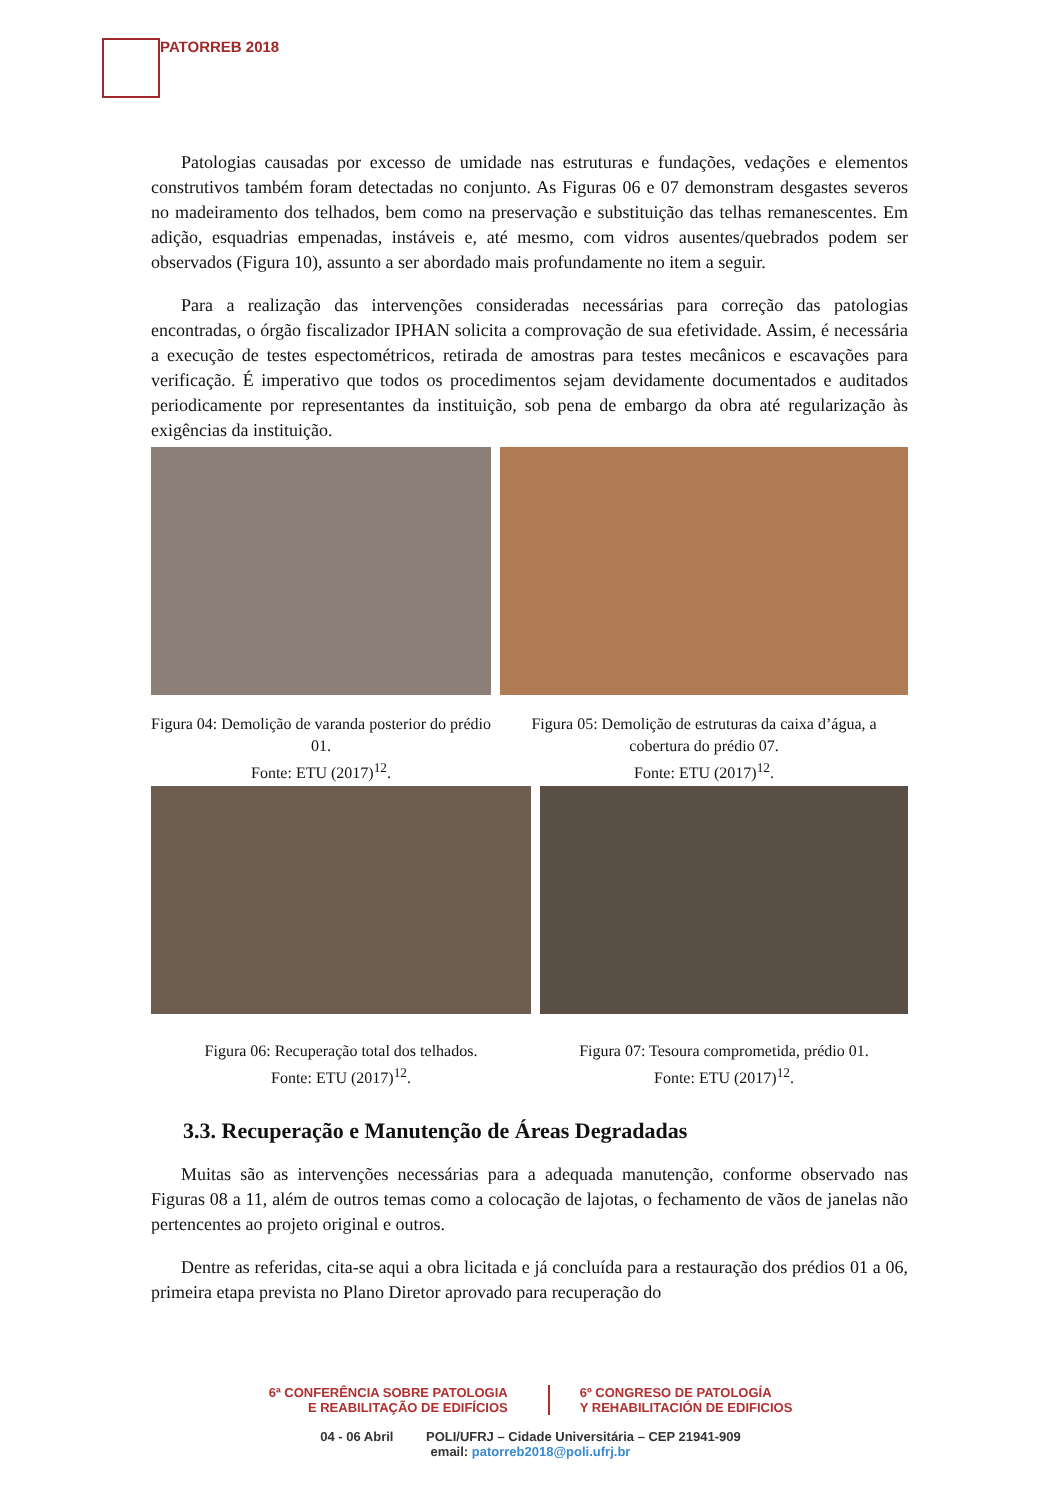PATORREB 2018
Patologias causadas por excesso de umidade nas estruturas e fundações, vedações e elementos construtivos também foram detectadas no conjunto. As Figuras 06 e 07 demonstram desgastes severos no madeiramento dos telhados, bem como na preservação e substituição das telhas remanescentes. Em adição, esquadrias empenadas, instáveis e, até mesmo, com vidros ausentes/quebrados podem ser observados (Figura 10), assunto a ser abordado mais profundamente no item a seguir.
Para a realização das intervenções consideradas necessárias para correção das patologias encontradas, o órgão fiscalizador IPHAN solicita a comprovação de sua efetividade. Assim, é necessária a execução de testes espectométricos, retirada de amostras para testes mecânicos e escavações para verificação. É imperativo que todos os procedimentos sejam devidamente documentados e auditados periodicamente por representantes da instituição, sob pena de embargo da obra até regularização às exigências da instituição.
Figura 04: Demolição de varanda posterior do prédio 01.
Fonte: ETU (2017)<sup>12</sup>.
Figura 05: Demolição de estruturas da caixa d’água, a cobertura do prédio 07.
Fonte: ETU (2017)<sup>12</sup>.
Figura 06: Recuperação total dos telhados.
Fonte: ETU (2017)<sup>12</sup>.
Figura 07: Tesoura comprometida, prédio 01.
Fonte: ETU (2017)<sup>12</sup>.
3.3. Recuperação e Manutenção de Áreas Degradadas
Muitas são as intervenções necessárias para a adequada manutenção, conforme observado nas Figuras 08 a 11, além de outros temas como a colocação de lajotas, o fechamento de vãos de janelas não pertencentes ao projeto original e outros.
Dentre as referidas, cita-se aqui a obra licitada e já concluída para a restauração dos prédios 01 a 06, primeira etapa prevista no Plano Diretor aprovado para recuperação do
6ª CONFERÊNCIA SOBRE PATOLOGIA
E REABILITAÇÃO DE EDIFÍCIOS
6º CONGRESO DE PATOLOGÍA
Y REHABILITACIÓN DE EDIFICIOS
04 - 06 Abril POLI/UFRJ – Cidade Universitária – CEP 21941-909
email: patorreb2018@poli.ufrj.br